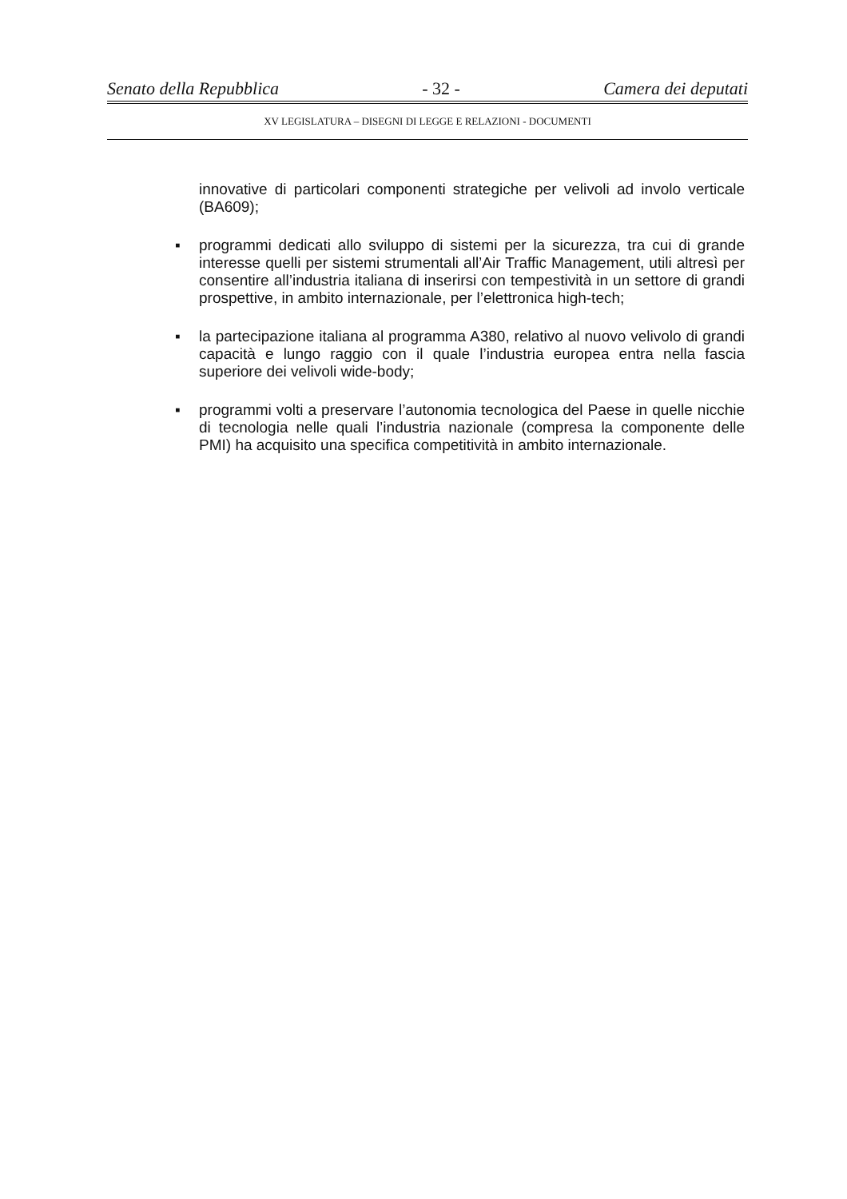Senato della Repubblica - 32 - Camera dei deputati
XV LEGISLATURA – DISEGNI DI LEGGE E RELAZIONI - DOCUMENTI
innovative di particolari componenti strategiche per velivoli ad involo verticale (BA609);
▪ programmi dedicati allo sviluppo di sistemi per la sicurezza, tra cui di grande interesse quelli per sistemi strumentali all’Air Traffic Management, utili altresì per consentire all’industria italiana di inserirsi con tempestività in un settore di grandi prospettive, in ambito internazionale, per l’elettronica high-tech;
▪ la partecipazione italiana al programma A380, relativo al nuovo velivolo di grandi capacità e lungo raggio con il quale l’industria europea entra nella fascia superiore dei velivoli wide-body;
▪ programmi volti a preservare l’autonomia tecnologica del Paese in quelle nicchie di tecnologia nelle quali l’industria nazionale (compresa la componente delle PMI) ha acquisito una specifica competitività in ambito internazionale.